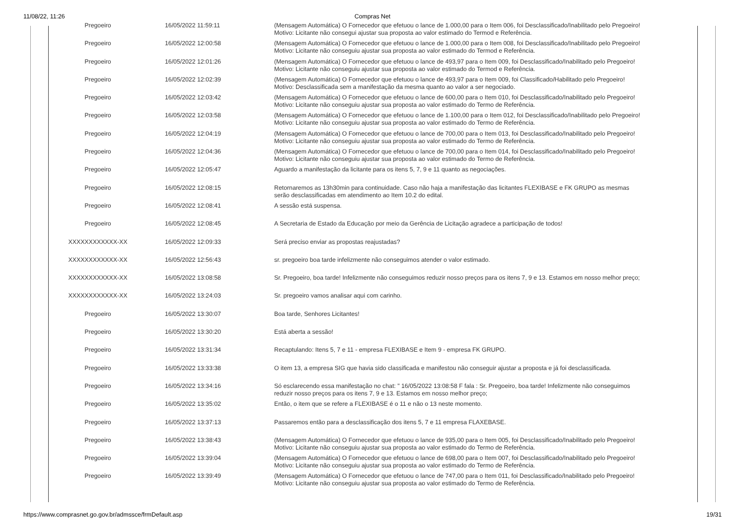11/08/22, 11:26
Compras Net
| Pregoeiro | 16/05/2022 11:59:11 | (Mensagem Automática) O Fornecedor que efetuou o lance de 1.000,00 para o Item 006, foi Desclassificado/Inabilitado pelo Pregoeiro! Motivo: Licitante não consegui ajustar sua proposta ao valor estimado do Termod e Referência. |
| Pregoeiro | 16/05/2022 12:00:58 | (Mensagem Automática) O Fornecedor que efetuou o lance de 1.000,00 para o Item 008, foi Desclassificado/Inabilitado pelo Pregoeiro! Motivo: Licitante não conseguiu ajustar sua proposta ao valor estimado do Termod e Referência. |
| Pregoeiro | 16/05/2022 12:01:26 | (Mensagem Automática) O Fornecedor que efetuou o lance de 493,97 para o Item 009, foi Desclassificado/Inabilitado pelo Pregoeiro! Motivo: Licitante não conseguiu ajustar sua proposta ao valor estimado do Termod e Referência. |
| Pregoeiro | 16/05/2022 12:02:39 | (Mensagem Automática) O Fornecedor que efetuou o lance de 493,97 para o Item 009, foi Classificado/Habilitado pelo Pregoeiro! Motivo: Desclassificada sem a manifestação da mesma quanto ao valor a ser negociado. |
| Pregoeiro | 16/05/2022 12:03:42 | (Mensagem Automática) O Fornecedor que efetuou o lance de 600,00 para o Item 010, foi Desclassificado/Inabilitado pelo Pregoeiro! Motivo: Licitante não conseguiu ajustar sua proposta ao valor estimado do Termo de Referência. |
| Pregoeiro | 16/05/2022 12:03:58 | (Mensagem Automática) O Fornecedor que efetuou o lance de 1.100,00 para o Item 012, foi Desclassificado/Inabilitado pelo Pregoeiro! Motivo: Licitante não conseguiu ajustar sua proposta ao valor estimado do Termo de Referência. |
| Pregoeiro | 16/05/2022 12:04:19 | (Mensagem Automática) O Fornecedor que efetuou o lance de 700,00 para o Item 013, foi Desclassificado/Inabilitado pelo Pregoeiro! Motivo: Licitante não conseguiu ajustar sua proposta ao valor estimado do Termo de Referência. |
| Pregoeiro | 16/05/2022 12:04:36 | (Mensagem Automática) O Fornecedor que efetuou o lance de 700,00 para o Item 014, foi Desclassificado/Inabilitado pelo Pregoeiro! Motivo: Licitante não conseguiu ajustar sua proposta ao valor estimado do Termo de Referência. |
| Pregoeiro | 16/05/2022 12:05:47 | Aguardo a manifestação da licitante para os itens 5, 7, 9 e 11 quanto as negociações. |
| Pregoeiro | 16/05/2022 12:08:15 | Retornaremos as 13h30min para continuidade. Caso não haja a manifestação das licitantes FLEXIBASE e FK GRUPO as mesmas serão desclassificadas em atendimento ao Item 10.2 do edital. |
| Pregoeiro | 16/05/2022 12:08:41 | A sessão está suspensa. |
| Pregoeiro | 16/05/2022 12:08:45 | A Secretaria de Estado da Educação por meio da Gerência de Licitação agradece a participação de todos! |
| XXXXXXXXXXXX-XX | 16/05/2022 12:09:33 | Será preciso enviar as propostas reajustadas? |
| XXXXXXXXXXXX-XX | 16/05/2022 12:56:43 | sr. pregoeiro boa tarde infelizmente não conseguimos atender o valor estimado. |
| XXXXXXXXXXXX-XX | 16/05/2022 13:08:58 | Sr. Pregoeiro, boa tarde! Infelizmente não conseguimos reduzir nosso preços para os itens 7, 9 e 13. Estamos em nosso melhor preço; |
| XXXXXXXXXXXX-XX | 16/05/2022 13:24:03 | Sr. pregoeiro vamos analisar aqui com carinho. |
| Pregoeiro | 16/05/2022 13:30:07 | Boa tarde, Senhores Licitantes! |
| Pregoeiro | 16/05/2022 13:30:20 | Está aberta a sessão! |
| Pregoeiro | 16/05/2022 13:31:34 | Recaptulando: Itens 5, 7 e 11 - empresa FLEXIBASE e Item 9 - empresa FK GRUPO. |
| Pregoeiro | 16/05/2022 13:33:38 | O item 13, a empresa SIG que havia sido classificada e manifestou não conseguir ajustar a proposta e já foi desclassificada. |
| Pregoeiro | 16/05/2022 13:34:16 | Só esclarecendo essa manifestação no chat: " 16/05/2022 13:08:58 F fala : Sr. Pregoeiro, boa tarde! Infelizmente não conseguimos reduzir nosso preços para os itens 7, 9 e 13. Estamos em nosso melhor preço; |
| Pregoeiro | 16/05/2022 13:35:02 | Então, o item que se refere a FLEXIBASE é o 11 e não o 13 neste momento. |
| Pregoeiro | 16/05/2022 13:37:13 | Passaremos então para a desclassificação dos itens 5, 7 e 11 empresa FLAXEBASE. |
| Pregoeiro | 16/05/2022 13:38:43 | (Mensagem Automática) O Fornecedor que efetuou o lance de 935,00 para o Item 005, foi Desclassificado/Inabilitado pelo Pregoeiro! Motivo: Licitante não conseguiu ajustar sua proposta ao valor estimado do Termo de Referência. |
| Pregoeiro | 16/05/2022 13:39:04 | (Mensagem Automática) O Fornecedor que efetuou o lance de 698,00 para o Item 007, foi Desclassificado/Inabilitado pelo Pregoeiro! Motivo: Licitante não conseguiu ajustar sua proposta ao valor estimado do Termo de Referência. |
| Pregoeiro | 16/05/2022 13:39:49 | (Mensagem Automática) O Fornecedor que efetuou o lance de 747,00 para o Item 011, foi Desclassificado/Inabilitado pelo Pregoeiro! Motivo: Licitante não conseguiu ajustar sua proposta ao valor estimado do Termo de Referência. |
https://www.comprasnet.go.gov.br/admssce/frmDefault.asp 19/31